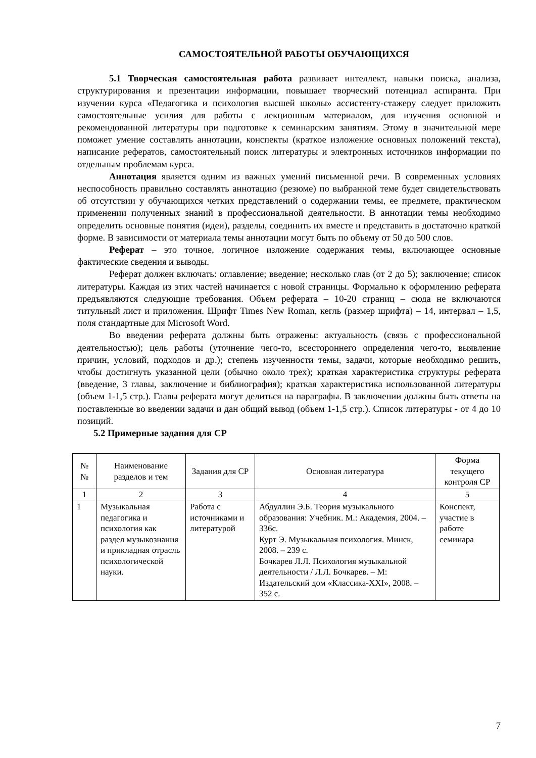САМОСТОЯТЕЛЬНОЙ РАБОТЫ ОБУЧАЮЩИХСЯ
5.1 Творческая самостоятельная работа развивает интеллект, навыки поиска, анализа, структурирования и презентации информации, повышает творческий потенциал аспиранта. При изучении курса «Педагогика и психология высшей школы» ассистенту-стажеру следует приложить самостоятельные усилия для работы с лекционным материалом, для изучения основной и рекомендованной литературы при подготовке к семинарским занятиям. Этому в значительной мере поможет умение составлять аннотации, конспекты (краткое изложение основных положений текста), написание рефератов, самостоятельный поиск литературы и электронных источников информации по отдельным проблемам курса.
Аннотация является одним из важных умений письменной речи. В современных условиях неспособность правильно составлять аннотацию (резюме) по выбранной теме будет свидетельствовать об отсутствии у обучающихся четких представлений о содержании темы, ее предмете, практическом применении полученных знаний в профессиональной деятельности. В аннотации темы необходимо определить основные понятия (идеи), разделы, соединить их вместе и представить в достаточно краткой форме. В зависимости от материала темы аннотации могут быть по объему от 50 до 500 слов.
Реферат – это точное, логичное изложение содержания темы, включающее основные фактические сведения и выводы.
Реферат должен включать: оглавление; введение; несколько глав (от 2 до 5); заключение; список литературы. Каждая из этих частей начинается с новой страницы. Формально к оформлению реферата предъявляются следующие требования. Объем реферата – 10-20 страниц – сюда не включаются титульный лист и приложения. Шрифт Times New Roman, кегль (размер шрифта) – 14, интервал – 1,5, поля стандартные для Microsoft Word.
Во введении реферата должны быть отражены: актуальность (связь с профессиональной деятельностью); цель работы (уточнение чего-то, всестороннего определения чего-то, выявление причин, условий, подходов и др.); степень изученности темы, задачи, которые необходимо решить, чтобы достигнуть указанной цели (обычно около трех); краткая характеристика структуры реферата (введение, 3 главы, заключение и библиография); краткая характеристика использованной литературы (объем 1-1,5 стр.). Главы реферата могут делиться на параграфы. В заключении должны быть ответы на поставленные во введении задачи и дан общий вывод (объем 1-1,5 стр.). Список литературы - от 4 до 10 позиций.
5.2 Примерные задания для СР
| № № | Наименование разделов и тем | Задания для СР | Основная литература | Форма текущего контроля СР |
| --- | --- | --- | --- | --- |
| 1 | 2 | 3 | 4 | 5 |
| 1 | Музыкальная педагогика и психология как раздел музыкознания и прикладная отрасль психологической науки. | Работа с источниками и литературой | Абдуллин Э.Б. Теория музыкального образования: Учебник. М.: Академия, 2004. – 336с. Курт Э. Музыкальная психология. Минск, 2008. – 239 с. Бочкарев Л.Л. Психология музыкальной деятельности / Л.Л. Бочкарев. – М: Издательский дом «Классика-XXI», 2008. – 352 с. | Конспект, участие в работе семинара |
7